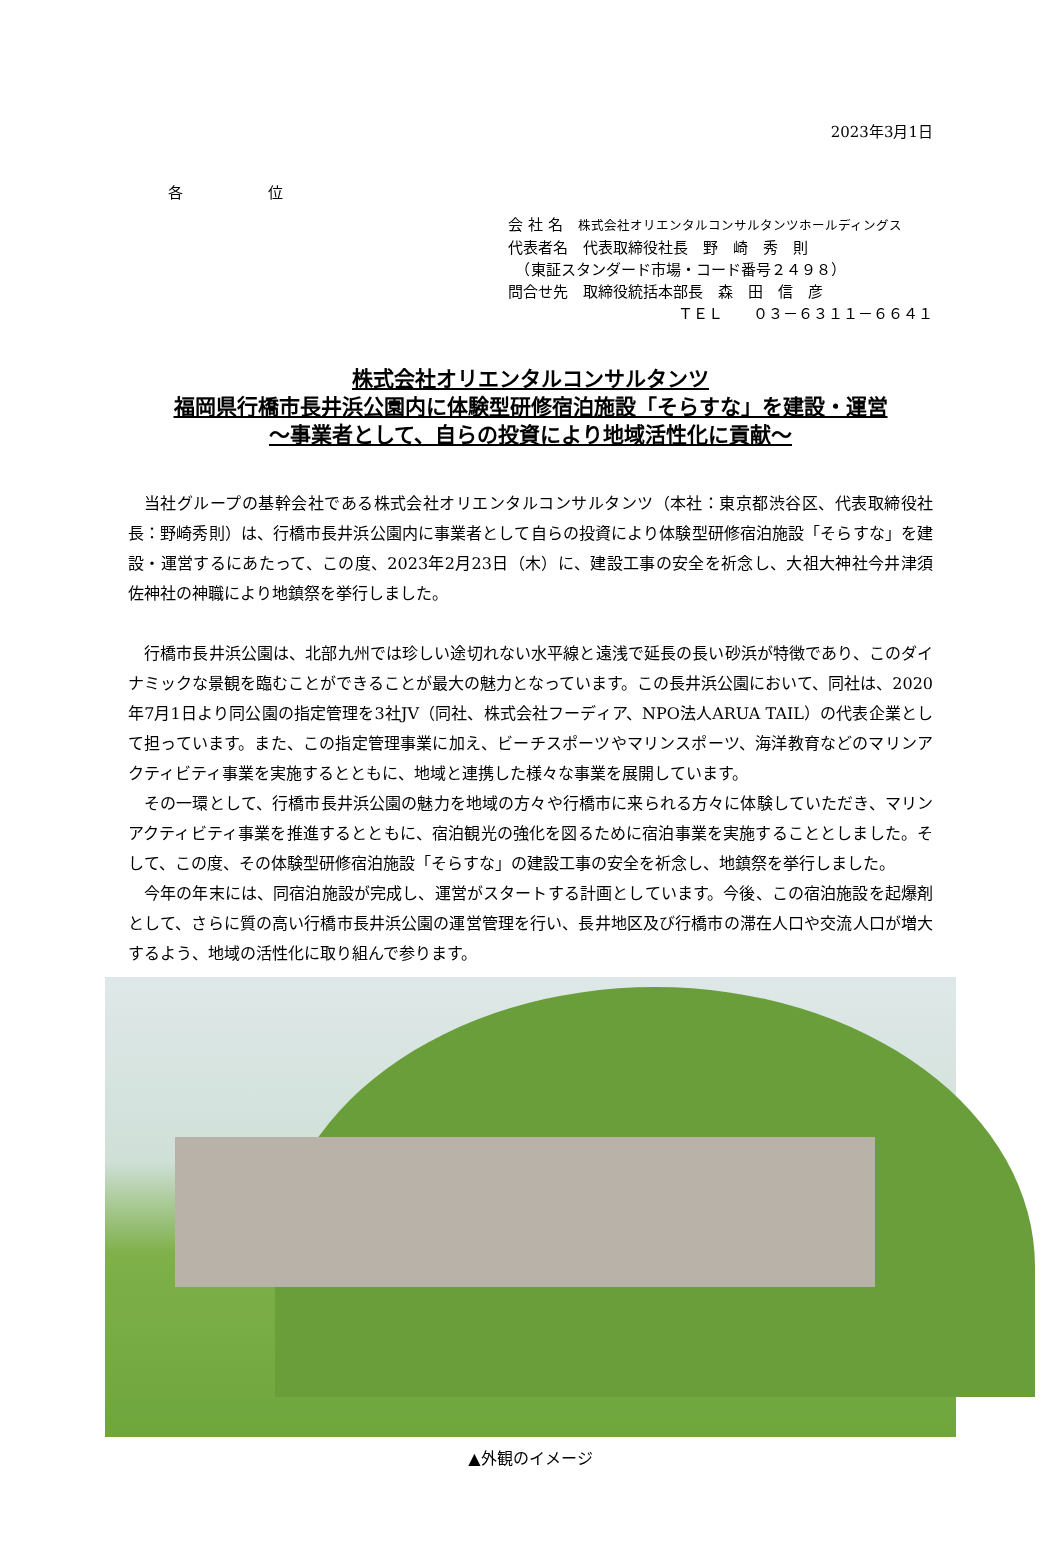2023年3月1日
各 位
会 社 名　株式会社オリエンタルコンサルタンツホールディングス
代表者名　代表取締役社長　野　崎　秀　則
　（東証スタンダード市場・コード番号２４９８）
問合せ先　取締役統括本部長　森　田　信　彦
ＴＥＬ　　０３－６３１１－６６４１
株式会社オリエンタルコンサルタンツ
福岡県行橋市長井浜公園内に体験型研修宿泊施設「そらすな」を建設・運営
～事業者として、自らの投資により地域活性化に貢献～
当社グループの基幹会社である株式会社オリエンタルコンサルタンツ（本社：東京都渋谷区、代表取締役社長：野崎秀則）は、行橋市長井浜公園内に事業者として自らの投資により体験型研修宿泊施設「そらすな」を建設・運営するにあたって、この度、2023年2月23日（木）に、建設工事の安全を祈念し、大祖大神社今井津須佐神社の神職により地鎮祭を挙行しました。
行橋市長井浜公園は、北部九州では珍しい途切れない水平線と遠浅で延長の長い砂浜が特徴であり、このダイナミックな景観を臨むことができることが最大の魅力となっています。この長井浜公園において、同社は、2020年7月1日より同公園の指定管理を3社JV（同社、株式会社フーディア、NPO法人ARUA TAIL）の代表企業として担っています。また、この指定管理事業に加え、ビーチスポーツやマリンスポーツ、海洋教育などのマリンアクティビティ事業を実施するとともに、地域と連携した様々な事業を展開しています。
その一環として、行橋市長井浜公園の魅力を地域の方々や行橋市に来られる方々に体験していただき、マリンアクティビティ事業を推進するとともに、宿泊観光の強化を図るために宿泊事業を実施することとしました。そして、この度、その体験型研修宿泊施設「そらすな」の建設工事の安全を祈念し、地鎮祭を挙行しました。
今年の年末には、同宿泊施設が完成し、運営がスタートする計画としています。今後、この宿泊施設を起爆剤として、さらに質の高い行橋市長井浜公園の運営管理を行い、長井地区及び行橋市の滞在人口や交流人口が増大するよう、地域の活性化に取り組んで参ります。
▲外観のイメージ